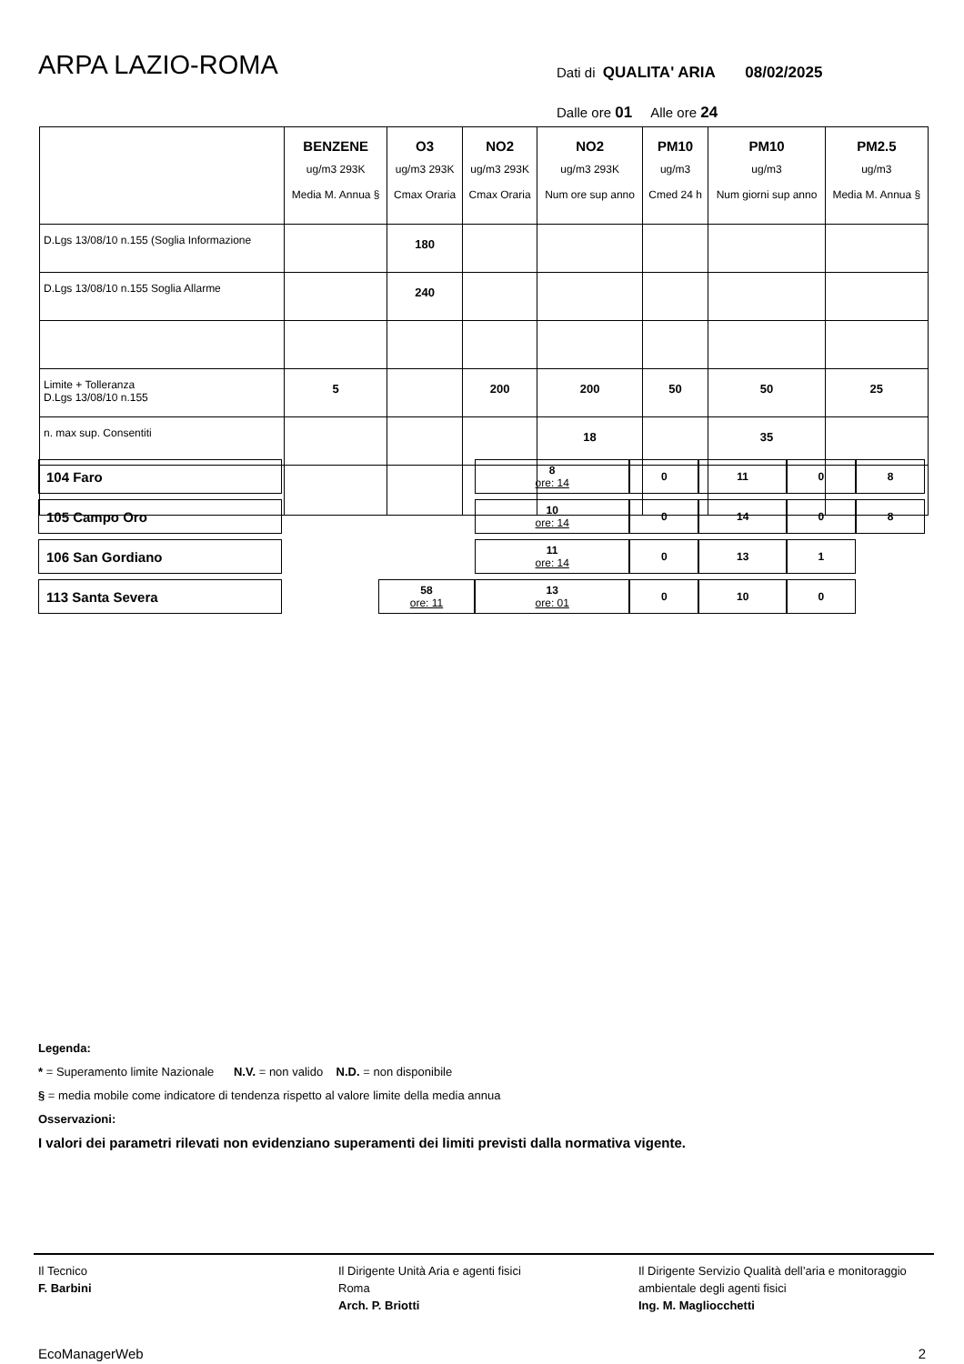ARPA LAZIO-ROMA
Dati di QUALITA' ARIA 08/02/2025
Dalle ore 01 Alle ore 24
| | BENZENE ug/m3 293K Media M. Annua § | O3 ug/m3 293K Cmax Oraria | NO2 ug/m3 293K Cmax Oraria | NO2 ug/m3 293K Num ore sup anno | PM10 ug/m3 Cmed 24 h | PM10 ug/m3 Num giorni sup anno | PM2.5 ug/m3 Media M. Annua § |
| --- | --- | --- | --- | --- | --- | --- | --- |
| D.Lgs 13/08/10 n.155 (Soglia Informazione | | 180 | | | | | |
| D.Lgs 13/08/10 n.155 Soglia Allarme | | 240 | | | | | |
| Limite + Tolleranza D.Lgs 13/08/10 n.155 | 5 | | 200 | 200 | 50 | 50 | 25 |
| n. max sup. Consentiti | | | | 18 | | 35 | |
| 104 Faro | | | 8 ore: 14 | 0 | 11 | 0 | 8 |
| 105 Campo Oro | | | 10 ore: 14 | 0 | 14 | 0 | 8 |
| 106 San Gordiano | | | 11 ore: 14 | 0 | 13 | 1 | |
| 113 Santa Severa | | 58 ore: 11 | 13 ore: 01 | 0 | 10 | 0 | |
Legenda:
* = Superamento limite Nazionale N.V. = non valido N.D. = non disponibile
§ = media mobile come indicatore di tendenza rispetto al valore limite della media annua
Osservazioni:
I valori dei parametri rilevati non evidenziano superamenti dei limiti previsti dalla normativa vigente.
Il Tecnico
F. Barbini
Il Dirigente Unità Aria e agenti fisici
Roma
Arch. P. Briotti
Il Dirigente Servizio Qualità dell’aria e monitoraggio ambientale degli agenti fisici
Ing. M. Magliocchetti
EcoManagerWeb 2